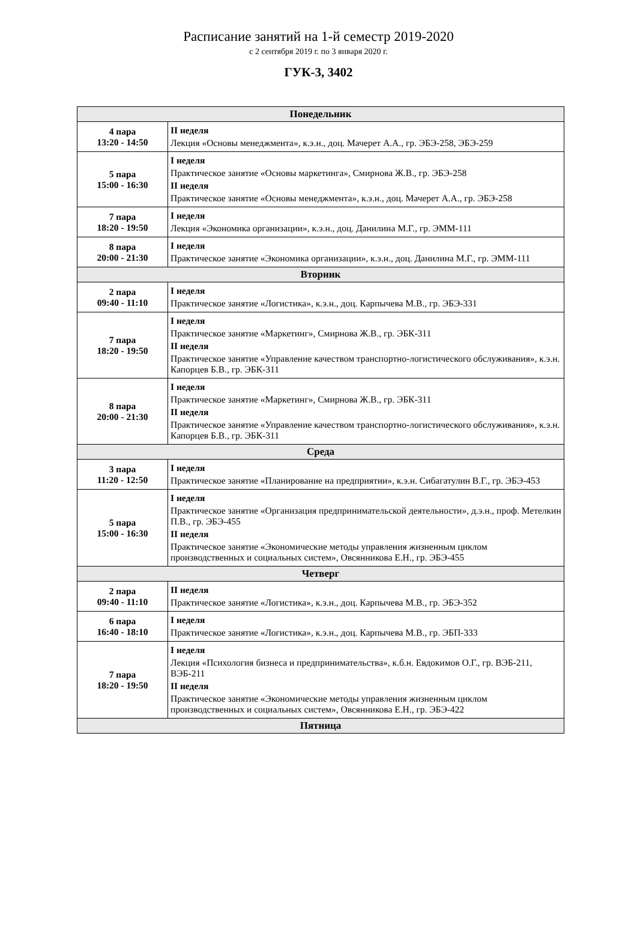Расписание занятий на 1-й семестр 2019-2020
с 2 сентября 2019 г. по 3 января 2020 г.
ГУК-3, 3402
| Понедельник | |
| 4 пара 13:20 - 14:50 | II неделя Лекция «Основы менеджмента», к.э.н., доц. Мачерет А.А., гр. ЭБЭ-258, ЭБЭ-259 |
| 5 пара 15:00 - 16:30 | I неделя Практическое занятие «Основы маркетинга», Смирнова Ж.В., гр. ЭБЭ-258 II неделя Практическое занятие «Основы менеджмента», к.э.н., доц. Мачерет А.А., гр. ЭБЭ-258 |
| 7 пара 18:20 - 19:50 | I неделя Лекция «Экономика организации», к.э.н., доц. Данилина М.Г., гр. ЭММ-111 |
| 8 пара 20:00 - 21:30 | I неделя Практическое занятие «Экономика организации», к.э.н., доц. Данилина М.Г., гр. ЭММ-111 |
| Вторник | |
| 2 пара 09:40 - 11:10 | I неделя Практическое занятие «Логистика», к.э.н., доц. Карпычева М.В., гр. ЭБЭ-331 |
| 7 пара 18:20 - 19:50 | I неделя Практическое занятие «Маркетинг», Смирнова Ж.В., гр. ЭБК-311 II неделя Практическое занятие «Управление качеством транспортно-логистического обслуживания», к.э.н. Капорцев Б.В., гр. ЭБК-311 |
| 8 пара 20:00 - 21:30 | I неделя Практическое занятие «Маркетинг», Смирнова Ж.В., гр. ЭБК-311 II неделя Практическое занятие «Управление качеством транспортно-логистического обслуживания», к.э.н. Капорцев Б.В., гр. ЭБК-311 |
| Среда | |
| 3 пара 11:20 - 12:50 | I неделя Практическое занятие «Планирование на предприятии», к.э.н. Сибагатулин В.Г., гр. ЭБЭ-453 |
| 5 пара 15:00 - 16:30 | I неделя Практическое занятие «Организация предпринимательской деятельности», д.э.н., проф. Метелкин П.В., гр. ЭБЭ-455 II неделя Практическое занятие «Экономические методы управления жизненным циклом производственных и социальных систем», Овсянникова Е.Н., гр. ЭБЭ-455 |
| Четверг | |
| 2 пара 09:40 - 11:10 | II неделя Практическое занятие «Логистика», к.э.н., доц. Карпычева М.В., гр. ЭБЭ-352 |
| 6 пара 16:40 - 18:10 | I неделя Практическое занятие «Логистика», к.э.н., доц. Карпычева М.В., гр. ЭБП-333 |
| 7 пара 18:20 - 19:50 | I неделя Лекция «Психология бизнеса и предпринимательства», к.б.н. Евдокимов О.Г., гр. ВЭБ-211, ВЭБ-211 II неделя Практическое занятие «Экономические методы управления жизненным циклом производственных и социальных систем», Овсянникова Е.Н., гр. ЭБЭ-422 |
| Пятница | |